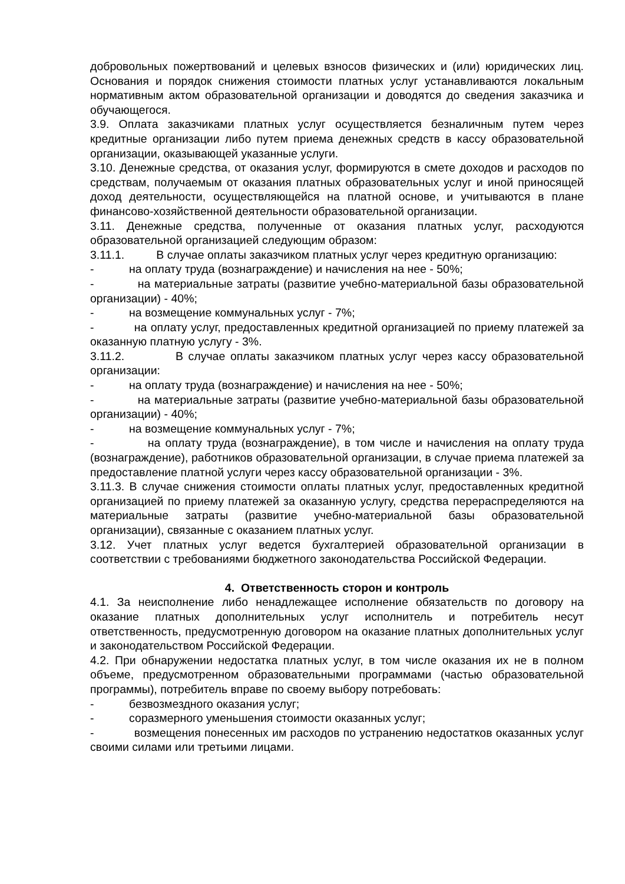добровольных пожертвований и целевых взносов физических и (или) юридических лиц. Основания и порядок снижения стоимости платных услуг устанавливаются локальным нормативным актом образовательной организации и доводятся до сведения заказчика и обучающегося.
3.9. Оплата заказчиками платных услуг осуществляется безналичным путем через кредитные организации либо путем приема денежных средств в кассу образовательной организации, оказывающей указанные услуги.
3.10. Денежные средства, от оказания услуг, формируются в смете доходов и расходов по средствам, получаемым от оказания платных образовательных услуг и иной приносящей доход деятельности, осуществляющейся на платной основе, и учитываются в плане финансово-хозяйственной деятельности образовательной организации.
3.11. Денежные средства, полученные от оказания платных услуг, расходуются образовательной организацией следующим образом:
3.11.1. В случае оплаты заказчиком платных услуг через кредитную организацию:
- на оплату труда (вознаграждение) и начисления на нее - 50%;
- на материальные затраты (развитие учебно-материальной базы образовательной организации) - 40%;
- на возмещение коммунальных услуг - 7%;
- на оплату услуг, предоставленных кредитной организацией по приему платежей за оказанную платную услугу - 3%.
3.11.2. В случае оплаты заказчиком платных услуг через кассу образовательной организации:
- на оплату труда (вознаграждение) и начисления на нее - 50%;
- на материальные затраты (развитие учебно-материальной базы образовательной организации) - 40%;
- на возмещение коммунальных услуг - 7%;
- на оплату труда (вознаграждение), в том числе и начисления на оплату труда (вознаграждение), работников образовательной организации, в случае приема платежей за предоставление платной услуги через кассу образовательной организации - 3%.
3.11.3. В случае снижения стоимости оплаты платных услуг, предоставленных кредитной организацией по приему платежей за оказанную услугу, средства перераспределяются на материальные затраты (развитие учебно-материальной базы образовательной организации), связанные с оказанием платных услуг.
3.12. Учет платных услуг ведется бухгалтерией образовательной организации в соответствии с требованиями бюджетного законодательства Российской Федерации.
4. Ответственность сторон и контроль
4.1. За неисполнение либо ненадлежащее исполнение обязательств по договору на оказание платных дополнительных услуг исполнитель и потребитель несут ответственность, предусмотренную договором на оказание платных дополнительных услуг и законодательством Российской Федерации.
4.2. При обнаружении недостатка платных услуг, в том числе оказания их не в полном объеме, предусмотренном образовательными программами (частью образовательной программы), потребитель вправе по своему выбору потребовать:
- безвозмездного оказания услуг;
- соразмерного уменьшения стоимости оказанных услуг;
- возмещения понесенных им расходов по устранению недостатков оказанных услуг своими силами или третьими лицами.